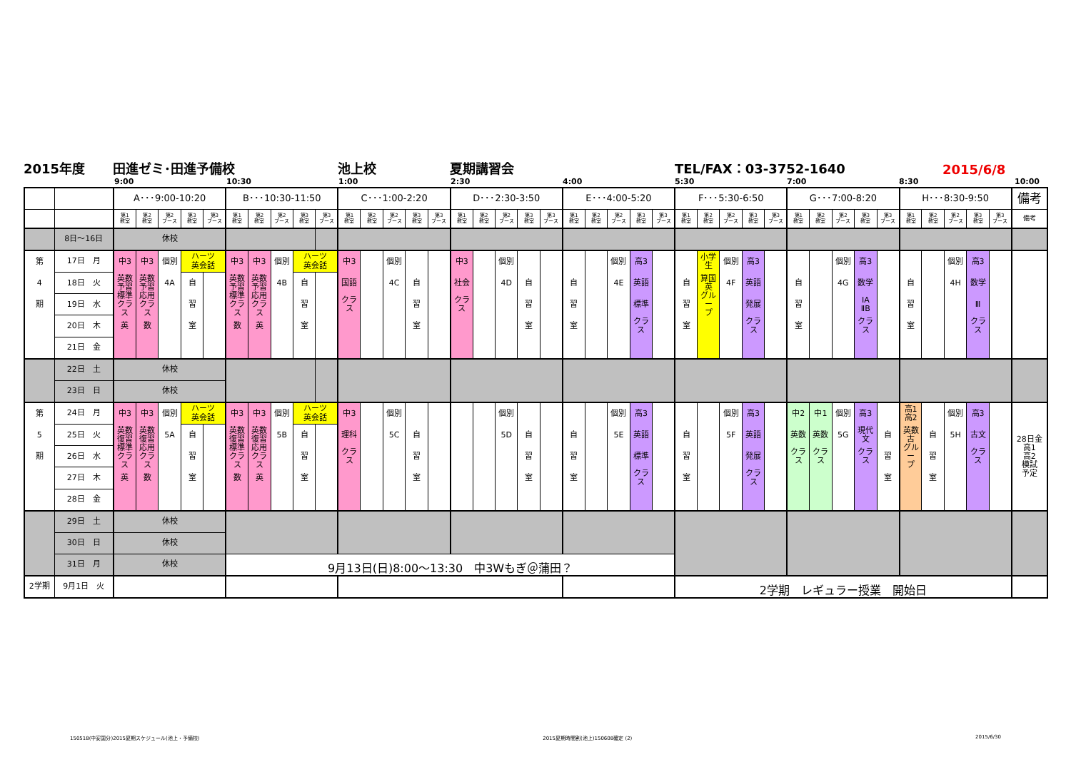2015年度 田進ゼミ･田進予備校 池上校 夏期講習会 TEL/FAX：03-3752-1640 2015/6/8
9:00 10:30 1:00 2:30 4:00 5:30 7:00 8:30 10:00
| | | A･･･9:00-10:20 | | | | | B･･･10:30-11:50 | | | | | C･･･1:00-2:20 | | | | | D･･･2:30-3:50 | | | | | E･･･4:00-5:20 | | | | | F･･･5:30-6:50 | | | | | G･･･7:00-8:20 | | | | | H･･･8:30-9:50 | | | | | 備考 |
| | | 第1 教室 | 第2 教室 | 第2 ブース | 第3 教室 | 第3 ブース | 第1 教室 | 第2 教室 | 第2 ブース | 第3 教室 | 第3 ブース | 第1 教室 | 第2 教室 | 第2 ブース | 第3 教室 | 第3 ブース | 第1 教室 | 第2 教室 | 第2 ブース | 第3 教室 | 第3 ブース | 第1 教室 | 第2 教室 | 第2 ブース | 第3 教室 | 第3 ブース | 第1 教室 | 第2 教室 | 第2 ブース | 第3 教室 | 第3 ブース | 第1 教室 | 第2 教室 | 第2 ブース | 第3 教室 | 第3 ブース | 第1 教室 | 第2 教室 | 第2 ブース | 第3 教室 | 第3 ブース | 備考 |
| | 8日～16日 | 休校 | | | | | | | | | | | | | | | | | | | | | | | | | | | | | | | | | | | | | | | | |
| 第 4 期 | 17日 月 | 中3 英数 予習 標準 クラス 英 | 中3 英数 予習 応用 クラス 数 | 個別 4A | ハーツ 英会話 | | 中3 英数 予習 標準 クラス 数 | 中3 英数 予習 応用 クラス 英 | 個別 4B | ハーツ 英会話 | | 中3 国語 クラス | | 個別 4C | 自 習 室 | | 中3 社会 クラス | | 個別 4D | 自 習 室 | | 自 習 室 | | 個別 4E | 高3 英語 標準 クラス | | 自 習 室 | 小学 生 算国 英 グルー プ | 個別 4F | 高3 英語 発展 クラス | | 自 習 室 | | 個別 4G | 高3 数学 ⅠA ⅡB クラス | | 自 習 室 | | 個別 4H | 高3 数学 Ⅲ クラス | | |
| | 18日 火 | | | | 自 習 室 | | | | | 自 習 室 | | | | | | | | | | | | | | | | | | | | | | | | | | | | | | | | |
| | 19日 水 | | | | | | | | | | | | | | | | | | | | | | | | | | | | | | | | | | | | | | | | | |
| | 20日 木 | | | | | | | | | | | | | | | | | | | | | | | | | | | | | | | | | | | | | | | | | |
| | 21日 金 | | | | | | | | | | | | | | | | | | | | | | | | | | | | | | | | | | | | | | | | | |
| | 22日 土 | 休校 | | | | | | | | | | | | | | | | | | | | | | | | | | | | | | | | | | | | | | | | |
| | 23日 日 | 休校 | | | | | | | | | | | | | | | | | | | | | | | | | | | | | | | | | | | | | | | | |
| 第 5 期 | 24日 月 | 中3 英数 復習 標準 クラス 英 | 中3 英数 復習 応用 クラス 数 | 個別 5A | ハーツ 英会話 | | 中3 英数 復習 標準 クラス 数 | 中3 英数 復習 応用 クラス 英 | 個別 5B | ハーツ 英会話 | | 中3 理科 クラス | | 個別 5C | 自 習 室 | | | | 個別 5D | 自 習 室 | | 自 習 室 | | 個別 5E | 高3 英語 標準 クラス | | 自 習 室 | | 個別 5F | 高3 英語 発展 クラス | | 中2 英数 クラス | 中1 英数 クラス | 個別 5G | 高3 現代 文 クラス | 自 習 室 | 高1 高2 英数 古 グルー プ | 自 習 室 | 個別 5H | 高3 古文 クラス | | 28日金 高1 高2 模試 予定 |
| | 25日 火 | | | | 自 習 室 | | | | | 自 習 室 | | | | | | | | | | | | | | | | | | | | | | | | | | | | | | | | |
| | 26日 水 | | | | | | | | | | | | | | | | | | | | | | | | | | | | | | | | | | | | | | | | | |
| | 27日 木 | | | | | | | | | | | | | | | | | | | | | | | | | | | | | | | | | | | | | | | | | |
| | 28日 金 | | | | | | | | | | | | | | | | | | | | | | | | | | | | | | | | | | | | | | | | | |
| | 29日 土 | 休校 | | | | | | | | | | | | | | | | | | | | | | | | | | | | | | | | | | | | | | | | |
| | 30日 日 | 休校 | | | | | | | | | | | | | | | | | | | | | | | | | | | | | | | | | | | | | | | | |
| | 31日 月 | 休校 | | | | | 9月13日(日)8:00～13:30 中3Wもぎ＠蒲田？ | | | | | | | | | | | | | | | | | | | | | | | | | | | | | | | | | | | |
| 2学期 | 9月1日 火 | | | | | | | | | | | | | | | | | | | | | | | | | | 2学期 レギュラー授業 開始日 | | | | | | | | | | | | | | | |
150518(中安国分)2015夏期スケジュール(池上・予備校) 2015夏期時間割(池上)150608確定 (2) 2015/6/30